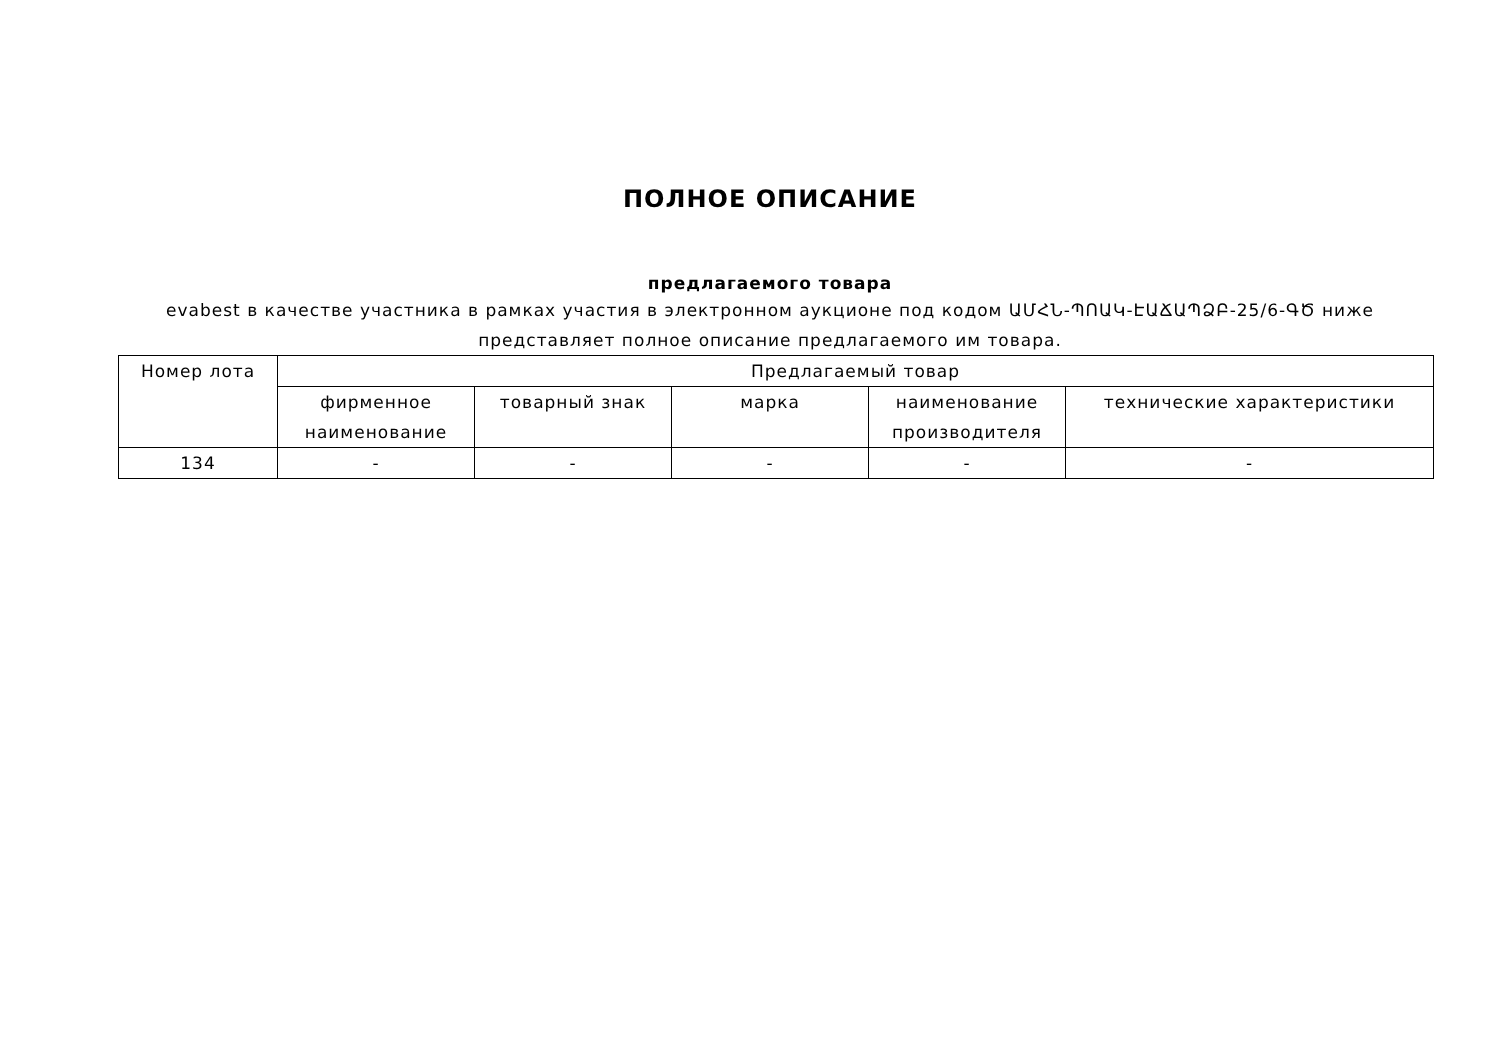ПОЛНОЕ ОПИСАНИЕ
предлагаемого товара
evabest в качестве участника в рамках участия в электронном аукционе под кодом ԱՄՀՆ-ՊՈԱԿ-ԷԱՃԱՊՁԲ-25/6-ԳԾ ниже представляет полное описание предлагаемого им товара.
| Номер лота | Предлагаемый товар | | | | |
| --- | --- | --- | --- | --- | --- |
| | фирменное наименование | товарный знак | марка | наименование производителя | технические характеристики |
| 134 | - | - | - | - | - |